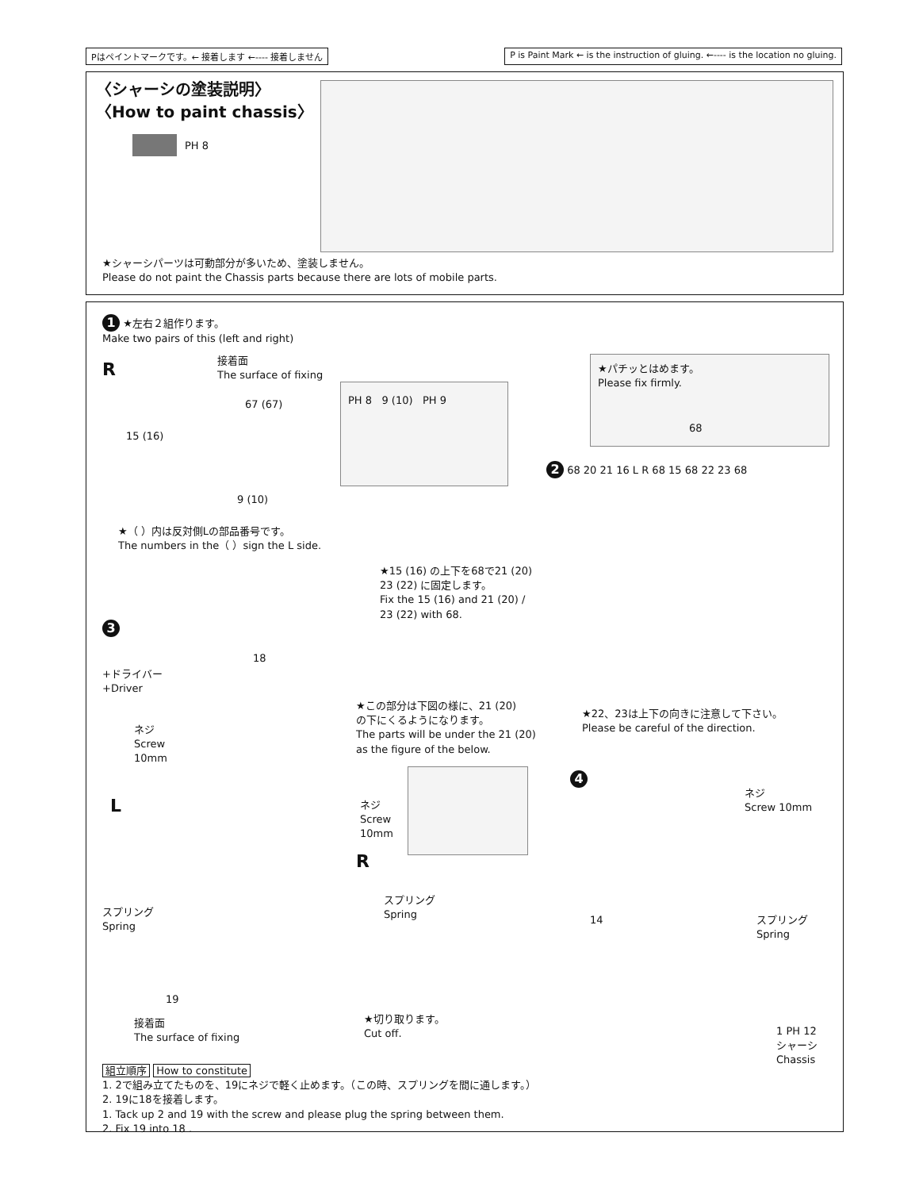Pはペイントマークです。← 接着します ←---- 接着しません
P is Paint Mark ← is the instruction of gluing. ←---- is the location no gluing.
〈シャーシの塗装説明〉
〈How to paint chassis〉
PH 8
★シャーシパーツは可動部分が多いため、塗装しません。
Please do not paint the Chassis parts because there are lots of mobile parts.
1 ★左右２組作ります。
Make two pairs of this (left and right)
接着面
The surface of fixing
R
67 (67)
15 (16)
9 (10)
PH 8 9 (10) PH 9
★（ ）内は反対側Lの部品番号です。
The numbers in the（ ）sign the L side.
★パチッとはめます。
Please fix firmly.
68
2 68 20 21 16 L R 68 15 68 22 23 68
★15 (16) の上下を68で21 (20)
23 (22) に固定します。
Fix the 15 (16) and 21 (20) /
23 (22) with 68.
★22、23は上下の向きに注意して下さい。
Please be careful of the direction.
3
+ドライバー
+Driver
18
ネジ
Screw
10mm
★この部分は下図の様に、21 (20)
の下にくるようになります。
The parts will be under the 21 (20)
as the figure of the below.
L
ネジ
Screw
10mm
R
スプリング
Spring
スプリング
Spring
19
接着面
The surface of fixing
★切り取ります。
Cut off.
4
ネジ
Screw 10mm
14
スプリング
Spring
1 PH 12
シャーシ
Chassis
組立順序 How to constitute
1. 2で組み立てたものを、19にネジで軽く止めます。（この時、スプリングを間に通します。）
2. 19に18を接着します。
1. Tack up 2 and 19 with the screw and please plug the spring between them.
2. Fix 19 into 18 .